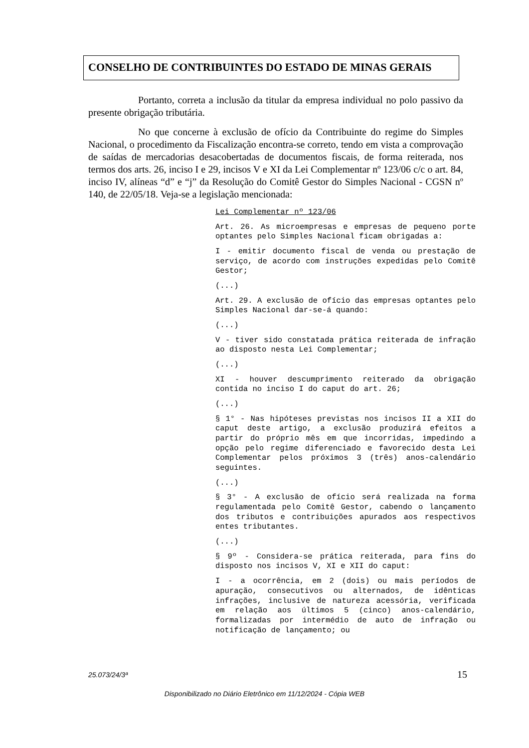CONSELHO DE CONTRIBUINTES DO ESTADO DE MINAS GERAIS
Portanto, correta a inclusão da titular da empresa individual no polo passivo da presente obrigação tributária.
No que concerne à exclusão de ofício da Contribuinte do regime do Simples Nacional, o procedimento da Fiscalização encontra-se correto, tendo em vista a comprovação de saídas de mercadorias desacobertadas de documentos fiscais, de forma reiterada, nos termos dos arts. 26, inciso I e 29, incisos V e XI da Lei Complementar nº 123/06 c/c o art. 84, inciso IV, alíneas “d” e “j” da Resolução do Comitê Gestor do Simples Nacional - CGSN nº 140, de 22/05/18. Veja-se a legislação mencionada:
Lei Complementar nº 123/06
Art. 26. As microempresas e empresas de pequeno porte optantes pelo Simples Nacional ficam obrigadas a:
I - emitir documento fiscal de venda ou prestação de serviço, de acordo com instruções expedidas pelo Comitê Gestor;
(...)
Art. 29. A exclusão de ofício das empresas optantes pelo Simples Nacional dar-se-á quando:
(...)
V - tiver sido constatada prática reiterada de infração ao disposto nesta Lei Complementar;
(...)
XI - houver descumprimento reiterado da obrigação contida no inciso I do caput do art. 26;
(...)
§ 1° - Nas hipóteses previstas nos incisos II a XII do caput deste artigo, a exclusão produzirá efeitos a partir do próprio mês em que incorridas, impedindo a opção pelo regime diferenciado e favorecido desta Lei Complementar pelos próximos 3 (três) anos-calendário seguintes.
(...)
§ 3° - A exclusão de ofício será realizada na forma regulamentada pelo Comitê Gestor, cabendo o lançamento dos tributos e contribuições apurados aos respectivos entes tributantes.
(...)
§ 9º - Considera-se prática reiterada, para fins do disposto nos incisos V, XI e XII do caput:
I - a ocorrência, em 2 (dois) ou mais períodos de apuração, consecutivos ou alternados, de idênticas infrações, inclusive de natureza acessória, verificada em relação aos últimos 5 (cinco) anos-calendário, formalizadas por intermédio de auto de infração ou notificação de lançamento; ou
25.073/24/3ª 15
Disponibilizado no Diário Eletrônico em 11/12/2024 - Cópia WEB